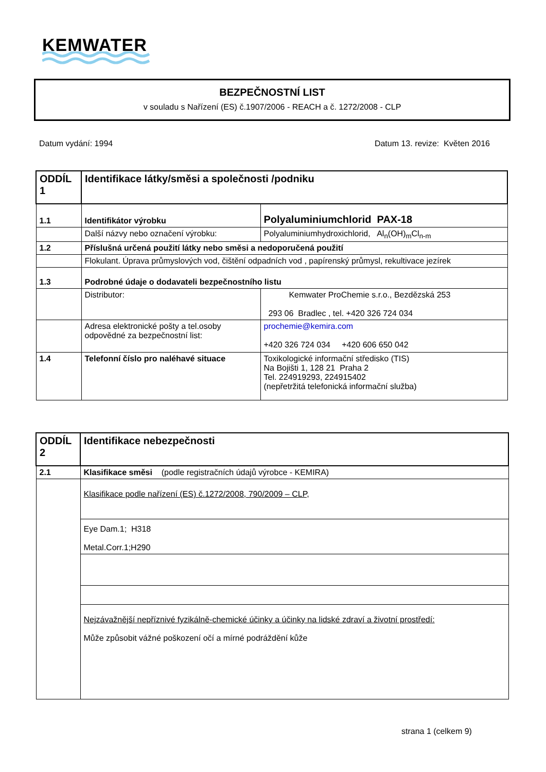KEMWATER
BEZPEČNOSTNÍ LIST
v souladu s Nařízení (ES) č.1907/2006 - REACH a č. 1272/2008 - CLP
Datum vydání: 1994 Datum 13. revize: Květen 2016
| ODDÍL 1 | Identifikace látky/směsi a společnosti /podniku | |
| 1.1 | Identifikátor výrobku | Polyaluminiumchlorid PAX-18 |
| | Další názvy nebo označení výrobku: | Polyaluminiumhydroxichlorid, Al<sub>n</sub>(OH)<sub>m</sub>Cl<sub>n-m</sub> |
| 1.2 | Příslušná určená použití látky nebo směsi a nedoporučená použití | |
| | Flokulant. Úprava průmyslových vod, čištění odpadních vod , papírenský průmysl, rekultivace jezírek | |
| 1.3 | Podrobné údaje o dodavateli bezpečnostního listu | |
| | Distributor: | Kemwater ProChemie s.r.o., Bezdězská 253 293 06 Bradlec , tel. +420 326 724 034 |
| | Adresa elektronické pošty a tel.osoby odpovědné za bezpečnostní list: | prochemie@kemira.com +420 326 724 034 +420 606 650 042 |
| 1.4 | Telefonní číslo pro naléhavé situace | Toxikologické informační středisko (TIS) Na Bojišti 1, 128 21 Praha 2 Tel. 224919293, 224915402 (nepřetržitá telefonická informační služba) |
| ODDÍL 2 | Identifikace nebezpečnosti |
| 2.1 | Klasifikace směsi (podle registračních údajů výrobce - KEMIRA) |
| | Klasifikace podle nařízení (ES) č.1272/2008, 790/2009 – CLP, |
| | Eye Dam.1; H318 Metal.Corr.1;H290 |
| | Nejzávažnější nepříznivé fyzikálně-chemické účinky a účinky na lidské zdraví a životní prostředí: Může způsobit vážné poškození očí a mírné podráždění kůže |
strana 1 (celkem 9)